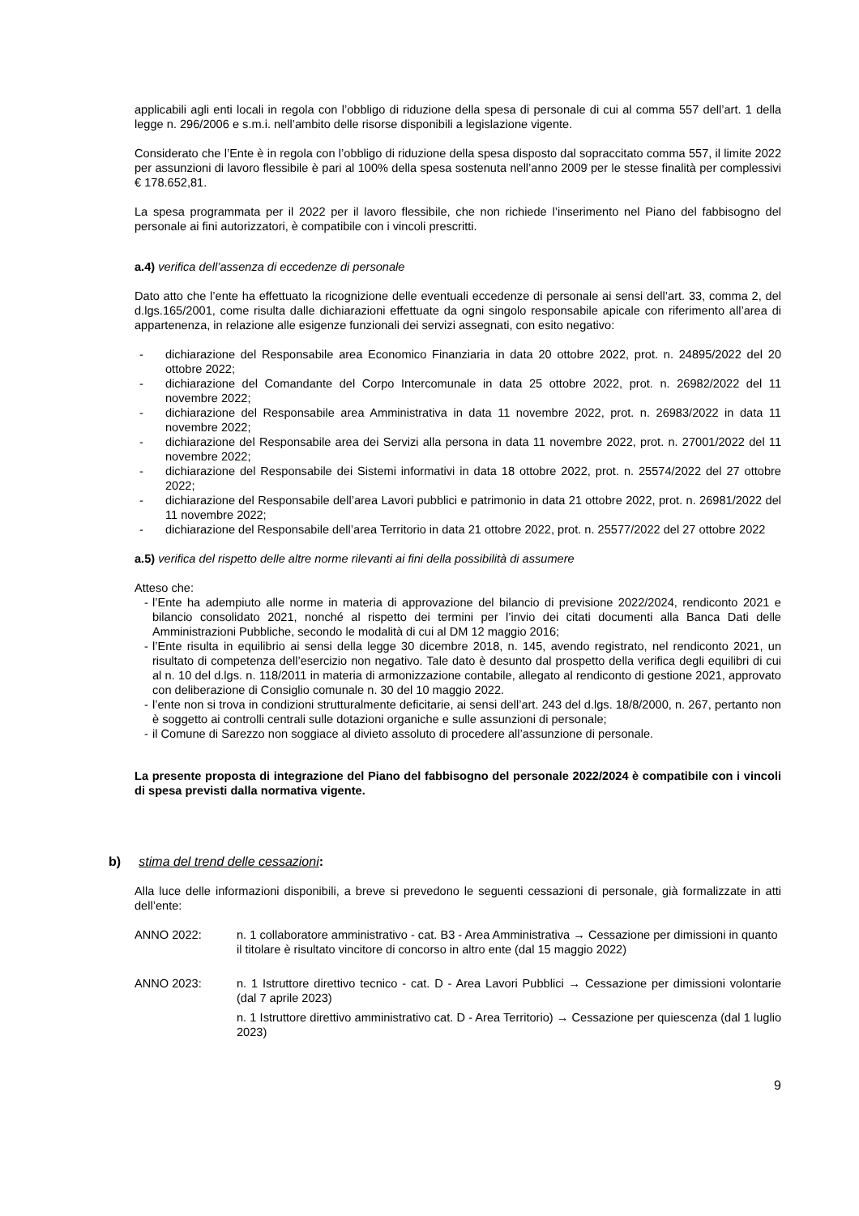applicabili agli enti locali in regola con l’obbligo di riduzione della spesa di personale di cui al comma 557 dell’art. 1 della legge n. 296/2006 e s.m.i. nell’ambito delle risorse disponibili a legislazione vigente.
Considerato che l’Ente è in regola con l’obbligo di riduzione della spesa disposto dal sopraccitato comma 557, il limite 2022 per assunzioni di lavoro flessibile è pari al 100% della spesa sostenuta nell’anno 2009 per le stesse finalità per complessivi € 178.652,81.
La spesa programmata per il 2022 per il lavoro flessibile, che non richiede l’inserimento nel Piano del fabbisogno del personale ai fini autorizzatori, è compatibile con i vincoli prescritti.
a.4) verifica dell’assenza di eccedenze di personale
Dato atto che l’ente ha effettuato la ricognizione delle eventuali eccedenze di personale ai sensi dell’art. 33, comma 2, del d.lgs.165/2001, come risulta dalle dichiarazioni effettuate da ogni singolo responsabile apicale con riferimento all’area di appartenenza, in relazione alle esigenze funzionali dei servizi assegnati, con esito negativo:
- dichiarazione del Responsabile area Economico Finanziaria in data 20 ottobre 2022, prot. n. 24895/2022 del 20 ottobre 2022;
- dichiarazione del Comandante del Corpo Intercomunale in data 25 ottobre 2022, prot. n. 26982/2022 del 11 novembre 2022;
- dichiarazione del Responsabile area Amministrativa in data 11 novembre 2022, prot. n. 26983/2022 in data 11 novembre 2022;
- dichiarazione del Responsabile area dei Servizi alla persona in data 11 novembre 2022, prot. n. 27001/2022 del 11 novembre 2022;
- dichiarazione del Responsabile dei Sistemi informativi in data 18 ottobre 2022, prot. n. 25574/2022 del 27 ottobre 2022;
- dichiarazione del Responsabile dell’area Lavori pubblici e patrimonio in data 21 ottobre 2022, prot. n. 26981/2022 del 11 novembre 2022;
- dichiarazione del Responsabile dell’area Territorio in data 21 ottobre 2022, prot. n. 25577/2022 del 27 ottobre 2022
a.5) verifica del rispetto delle altre norme rilevanti ai fini della possibilità di assumere
Atteso che:
- l’Ente ha adempiuto alle norme in materia di approvazione del bilancio di previsione 2022/2024, rendiconto 2021 e bilancio consolidato 2021, nonché al rispetto dei termini per l’invio dei citati documenti alla Banca Dati delle Amministrazioni Pubbliche, secondo le modalità di cui al DM 12 maggio 2016;
- l’Ente risulta in equilibrio ai sensi della legge 30 dicembre 2018, n. 145, avendo registrato, nel rendiconto 2021, un risultato di competenza dell’esercizio non negativo. Tale dato è desunto dal prospetto della verifica degli equilibri di cui al n. 10 del d.lgs. n. 118/2011 in materia di armonizzazione contabile, allegato al rendiconto di gestione 2021, approvato con deliberazione di Consiglio comunale n. 30 del 10 maggio 2022.
- l’ente non si trova in condizioni strutturalmente deficitarie, ai sensi dell’art. 243 del d.lgs. 18/8/2000, n. 267, pertanto non è soggetto ai controlli centrali sulle dotazioni organiche e sulle assunzioni di personale;
- il Comune di Sarezzo non soggiace al divieto assoluto di procedere all’assunzione di personale.
La presente proposta di integrazione del Piano del fabbisogno del personale 2022/2024 è compatibile con i vincoli di spesa previsti dalla normativa vigente.
b) stima del trend delle cessazioni:
Alla luce delle informazioni disponibili, a breve si prevedono le seguenti cessazioni di personale, già formalizzate in atti dell’ente:
ANNO 2022: n. 1 collaboratore amministrativo - cat. B3 - Area Amministrativa → Cessazione per dimissioni in quanto il titolare è risultato vincitore di concorso in altro ente (dal 15 maggio 2022)
ANNO 2023: n. 1 Istruttore direttivo tecnico - cat. D - Area Lavori Pubblici → Cessazione per dimissioni volontarie (dal 7 aprile 2023)
n. 1 Istruttore direttivo amministrativo cat. D - Area Territorio) → Cessazione per quiescenza (dal 1 luglio 2023)
9